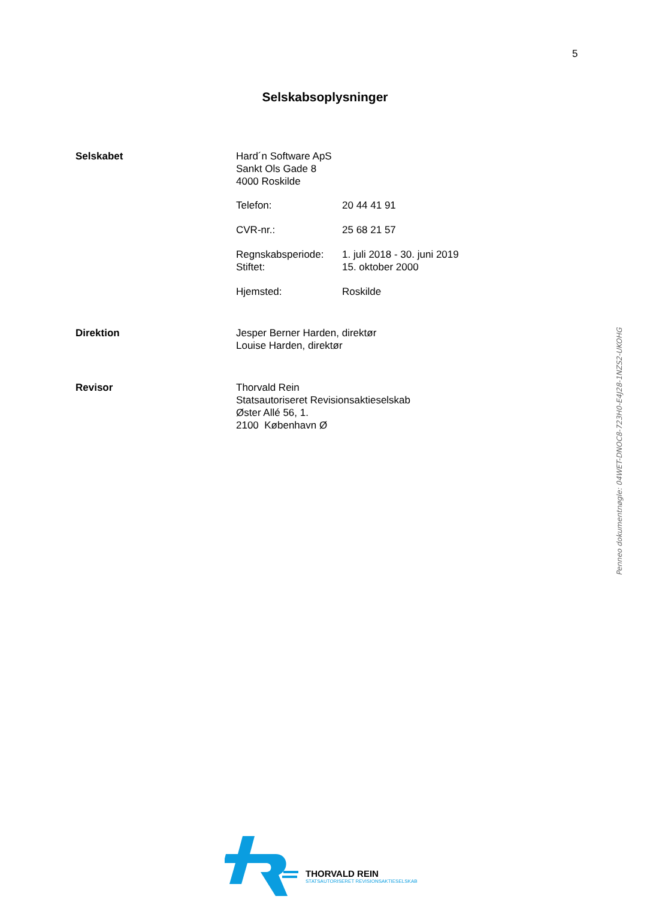5
Selskabsoplysninger
Selskabet Hard´n Software ApS
Sankt Ols Gade 8
4000 Roskilde
| Telefon: | 20 44 41 91 |
| CVR-nr.: | 25 68 21 57 |
| Regnskabsperiode: | 1. juli 2018 - 30. juni 2019 |
| Stiftet: | 15. oktober 2000 |
| Hjemsted: | Roskilde |
Direktion Jesper Berner Harden, direktør
Louise Harden, direktør
Revisor Thorvald Rein
Statsautoriseret Revisionsaktieselskab
Øster Allé 56, 1.
2100 København Ø
Penneo dokumentnøgle: 04WET-DNOC8-723H0-E4J28-1NZS2-UKOHG
THORVALD REIN
STATSAUTORISERET REVISIONSAKTIESELSKAB